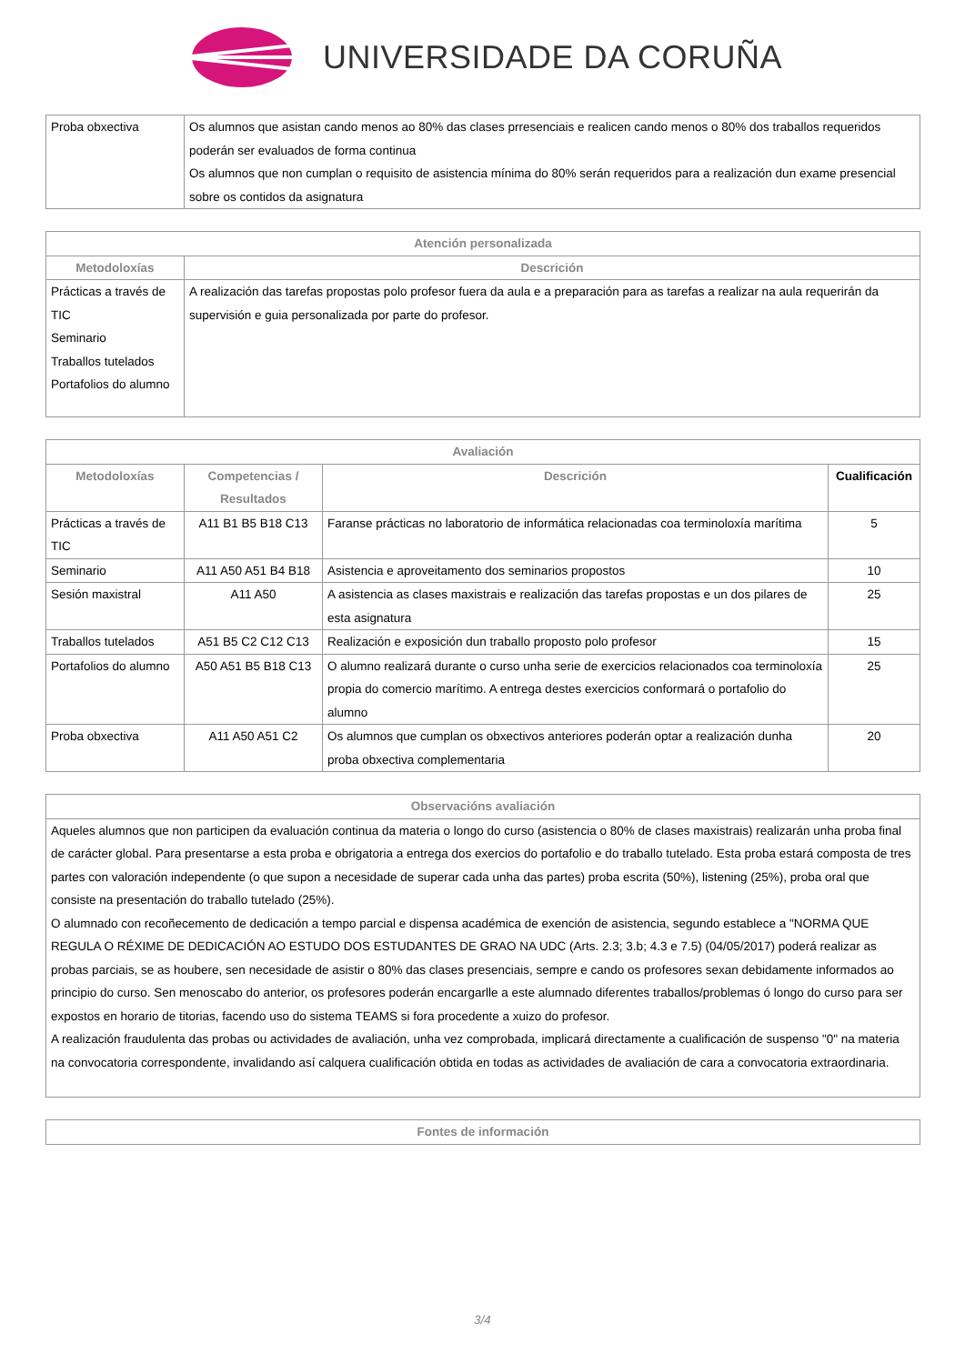UNIVERSIDADE DA CORUÑA
| Proba obxectiva | Os alumnos que asistan cando menos ao 80% das clases prresenciais e realicen cando menos o 80% dos traballos requeridos poderán ser evaluados de forma continua Os alumnos que non cumplan o requisito de asistencia mínima do 80% serán requeridos para a realización dun exame presencial sobre os contidos da asignatura |
| Atención personalizada | |
| --- | --- |
| Metodoloxías | Descrición |
| Prácticas a través de TIC Seminario Traballos tutelados Portafolios do alumno | A realización das tarefas propostas polo profesor fuera da aula e a preparación para as tarefas a realizar na aula requerirán da supervisión e guia personalizada por parte do profesor. |
| Avaliación | | | |
| --- | --- | --- | --- |
| Metodoloxías | Competencias / Resultados | Descrición | Cualificación |
| Prácticas a través de TIC | A11 B1 B5 B18 C13 | Faranse prácticas no laboratorio de informática relacionadas coa terminoloxía marítima | 5 |
| Seminario | A11 A50 A51 B4 B18 | Asistencia e aproveitamento dos seminarios propostos | 10 |
| Sesión maxistral | A11 A50 | A asistencia as clases maxistrais e realización das tarefas propostas e un dos pilares de esta asignatura | 25 |
| Traballos tutelados | A51 B5 C2 C12 C13 | Realización e exposición dun traballo proposto polo profesor | 15 |
| Portafolios do alumno | A50 A51 B5 B18 C13 | O alumno realizará durante o curso unha serie de exercicios relacionados coa terminoloxía propia do comercio marítimo. A entrega destes exercicios conformará o portafolio do alumno | 25 |
| Proba obxectiva | A11 A50 A51 C2 | Os alumnos que cumplan os obxectivos anteriores poderán optar a realización dunha proba obxectiva complementaria | 20 |
| Observacións avaliación |
| --- |
| Aqueles alumnos que non participen da evaluación continua da materia o longo do curso (asistencia o 80% de clases maxistrais) realizarán unha proba final de carácter global. Para presentarse a esta proba e obrigatoria a entrega dos exercios do portafolio e do traballo tutelado. Esta proba estará composta de tres partes con valoración independente (o que supon a necesidade de superar cada unha das partes) proba escrita (50%), listening (25%), proba oral que consiste na presentación do traballo tutelado (25%). O alumnado con recoñecemento de dedicación a tempo parcial e dispensa académica de exención de asistencia, segundo establece a "NORMA QUE REGULA O RÉXIME DE DEDICACIÓN AO ESTUDO DOS ESTUDANTES DE GRAO NA UDC (Arts. 2.3; 3.b; 4.3 e 7.5) (04/05/2017) poderá realizar as probas parciais, se as houbere, sen necesidade de asistir o 80% das clases presenciais, sempre e cando os profesores sexan debidamente informados ao principio do curso. Sen menoscabo do anterior, os profesores poderán encargarlle a este alumnado diferentes traballos/problemas ó longo do curso para ser expostos en horario de titorias, facendo uso do sistema TEAMS si fora procedente a xuizo do profesor. A realización fraudulenta das probas ou actividades de avaliación, unha vez comprobada, implicará directamente a cualificación de suspenso "0" na materia na convocatoria correspondente, invalidando así calquera cualificación obtida en todas as actividades de avaliación de cara a convocatoria extraordinaria. |
| Fontes de información |
| --- |
3/4